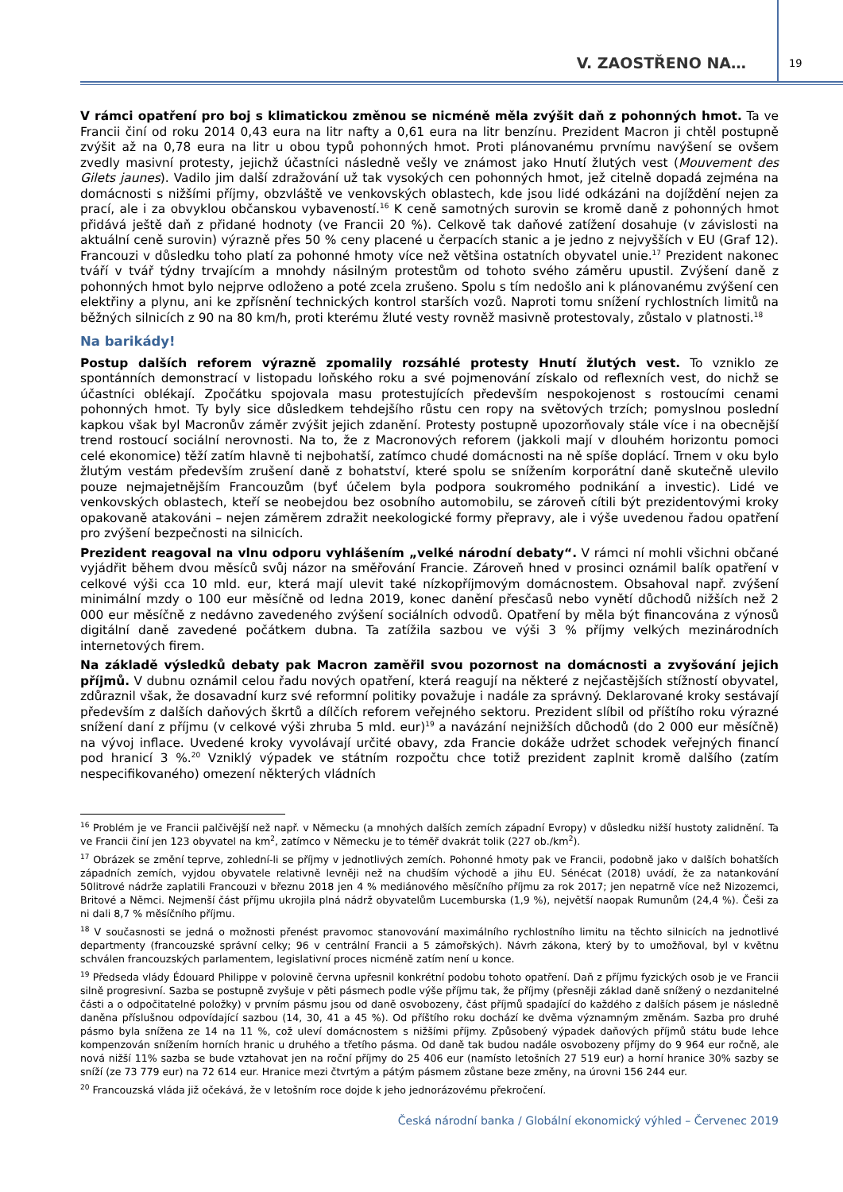V. ZAOSTŘENO NA… 19
V rámci opatření pro boj s klimatickou změnou se nicméně měla zvýšit daň z pohonných hmot. Ta ve Francii činí od roku 2014 0,43 eura na litr nafty a 0,61 eura na litr benzínu. Prezident Macron ji chtěl postupně zvýšit až na 0,78 eura na litr u obou typů pohonných hmot. Proti plánovanému prvnímu navýšení se ovšem zvedly masivní protesty, jejichž účastníci následně vešly ve známost jako Hnutí žlutých vest (Mouvement des Gilets jaunes). Vadilo jim další zdražování už tak vysokých cen pohonných hmot, jež citelně dopadá zejména na domácnosti s nižšími příjmy, obzvláště ve venkovských oblastech, kde jsou lidé odkázáni na dojíždění nejen za prací, ale i za obvyklou občanskou vybaveností.<sup>16</sup> K ceně samotných surovin se kromě daně z pohonných hmot přidává ještě daň z přidané hodnoty (ve Francii 20 %). Celkově tak daňové zatížení dosahuje (v závislosti na aktuální ceně surovin) výrazně přes 50 % ceny placené u čerpacích stanic a je jedno z nejvyšších v EU (Graf 12). Francouzi v důsledku toho platí za pohonné hmoty více než většina ostatních obyvatel unie.<sup>17</sup> Prezident nakonec tváří v tvář týdny trvajícím a mnohdy násilným protestům od tohoto svého záměru upustil. Zvýšení daně z pohonných hmot bylo nejprve odloženo a poté zcela zrušeno. Spolu s tím nedošlo ani k plánovanému zvýšení cen elektřiny a plynu, ani ke zpřísnění technických kontrol starších vozů. Naproti tomu snížení rychlostních limitů na běžných silnicích z 90 na 80 km/h, proti kterému žluté vesty rovněž masivně protestovaly, zůstalo v platnosti.<sup>18</sup>
Na barikády!
Postup dalších reforem výrazně zpomalily rozsáhlé protesty Hnutí žlutých vest. To vzniklo ze spontánních demonstrací v listopadu loňského roku a své pojmenování získalo od reflexních vest, do nichž se účastníci oblékají. Zpočátku spojovala masu protestujících především nespokojenost s rostoucími cenami pohonných hmot. Ty byly sice důsledkem tehdejšího růstu cen ropy na světových trzích; pomyslnou poslední kapkou však byl Macronův záměr zvýšit jejich zdanění. Protesty postupně upozorňovaly stále více i na obecnější trend rostoucí sociální nerovnosti. Na to, že z Macronových reforem (jakkoli mají v dlouhém horizontu pomoci celé ekonomice) těží zatím hlavně ti nejbohatší, zatímco chudé domácnosti na ně spíše doplácí. Trnem v oku bylo žlutým vestám především zrušení daně z bohatství, které spolu se snížením korporátní daně skutečně ulevilo pouze nejmajetnějším Francouzům (byť účelem byla podpora soukromého podnikání a investic). Lidé ve venkovských oblastech, kteří se neobejdou bez osobního automobilu, se zároveň cítili být prezidentovými kroky opakovaně atakováni – nejen záměrem zdražit neekologické formy přepravy, ale i výše uvedenou řadou opatření pro zvýšení bezpečnosti na silnicích.
Prezident reagoval na vlnu odporu vyhlášením „velké národní debaty“. V rámci ní mohli všichni občané vyjádřit během dvou měsíců svůj názor na směřování Francie. Zároveň hned v prosinci oznámil balík opatření v celkové výši cca 10 mld. eur, která mají ulevit také nízkopříjmovým domácnostem. Obsahoval např. zvýšení minimální mzdy o 100 eur měsíčně od ledna 2019, konec danění přesčasů nebo vynětí důchodů nižších než 2 000 eur měsíčně z nedávno zavedeného zvýšení sociálních odvodů. Opatření by měla být financována z výnosů digitální daně zavedené počátkem dubna. Ta zatížila sazbou ve výši 3 % příjmy velkých mezinárodních internetových firem.
Na základě výsledků debaty pak Macron zaměřil svou pozornost na domácnosti a zvyšování jejich příjmů. V dubnu oznámil celou řadu nových opatření, která reagují na některé z nejčastějších stížností obyvatel, zdůraznil však, že dosavadní kurz své reformní politiky považuje i nadále za správný. Deklarované kroky sestávají především z dalších daňových škrtů a dílčích reforem veřejného sektoru. Prezident slíbil od příštího roku výrazné snížení daní z příjmu (v celkové výši zhruba 5 mld. eur)<sup>19</sup> a navázání nejnižších důchodů (do 2 000 eur měsíčně) na vývoj inflace. Uvedené kroky vyvolávají určité obavy, zda Francie dokáže udržet schodek veřejných financí pod hranicí 3 %.<sup>20</sup> Vzniklý výpadek ve státním rozpočtu chce totiž prezident zaplnit kromě dalšího (zatím nespecifikovaného) omezení některých vládních
<sup>16</sup> Problém je ve Francii palčivější než např. v Německu (a mnohých dalších zemích západní Evropy) v důsledku nižší hustoty zalidnění. Ta ve Francii činí jen 123 obyvatel na km<sup>2</sup>, zatímco v Německu je to téměř dvakrát tolik (227 ob./km<sup>2</sup>).
<sup>17</sup> Obrázek se změní teprve, zohlední-li se příjmy v jednotlivých zemích. Pohonné hmoty pak ve Francii, podobně jako v dalších bohatších západních zemích, vyjdou obyvatele relativně levněji než na chudším východě a jihu EU. Sénécat (2018) uvádí, že za natankování 50litrové nádrže zaplatili Francouzi v březnu 2018 jen 4 % mediánového měsíčního příjmu za rok 2017; jen nepatrně více než Nizozemci, Britové a Němci. Nejmenší část příjmu ukrojila plná nádrž obyvatelům Lucemburska (1,9 %), největší naopak Rumunům (24,4 %). Češi za ni dali 8,7 % měsíčního příjmu.
<sup>18</sup> V současnosti se jedná o možnosti přenést pravomoc stanovování maximálního rychlostního limitu na těchto silnicích na jednotlivé departmenty (francouzské správní celky; 96 v centrální Francii a 5 zámořských). Návrh zákona, který by to umožňoval, byl v květnu schválen francouzských parlamentem, legislativní proces nicméně zatím není u konce.
<sup>19</sup> Předseda vlády Édouard Philippe v polovině června upřesnil konkrétní podobu tohoto opatření. Daň z příjmu fyzických osob je ve Francii silně progresivní. Sazba se postupně zvyšuje v pěti pásmech podle výše příjmu tak, že příjmy (přesněji základ daně snížený o nezdanitelné části a o odpočitatelné položky) v prvním pásmu jsou od daně osvobozeny, část příjmů spadající do každého z dalších pásem je následně daněna příslušnou odpovídající sazbou (14, 30, 41 a 45 %). Od příštího roku dochází ke dvěma významným změnám. Sazba pro druhé pásmo byla snížena ze 14 na 11 %, což uleví domácnostem s nižšími příjmy. Způsobený výpadek daňových příjmů státu bude lehce kompenzován snížením horních hranic u druhého a třetího pásma. Od daně tak budou nadále osvobozeny příjmy do 9 964 eur ročně, ale nová nižší 11% sazba se bude vztahovat jen na roční příjmy do 25 406 eur (namísto letošních 27 519 eur) a horní hranice 30% sazby se sníží (ze 73 779 eur) na 72 614 eur. Hranice mezi čtvrtým a pátým pásmem zůstane beze změny, na úrovni 156 244 eur.
<sup>20</sup> Francouzská vláda již očekává, že v letošním roce dojde k jeho jednorázovému překročení.
Česká národní banka / Globální ekonomický výhled – Červenec 2019